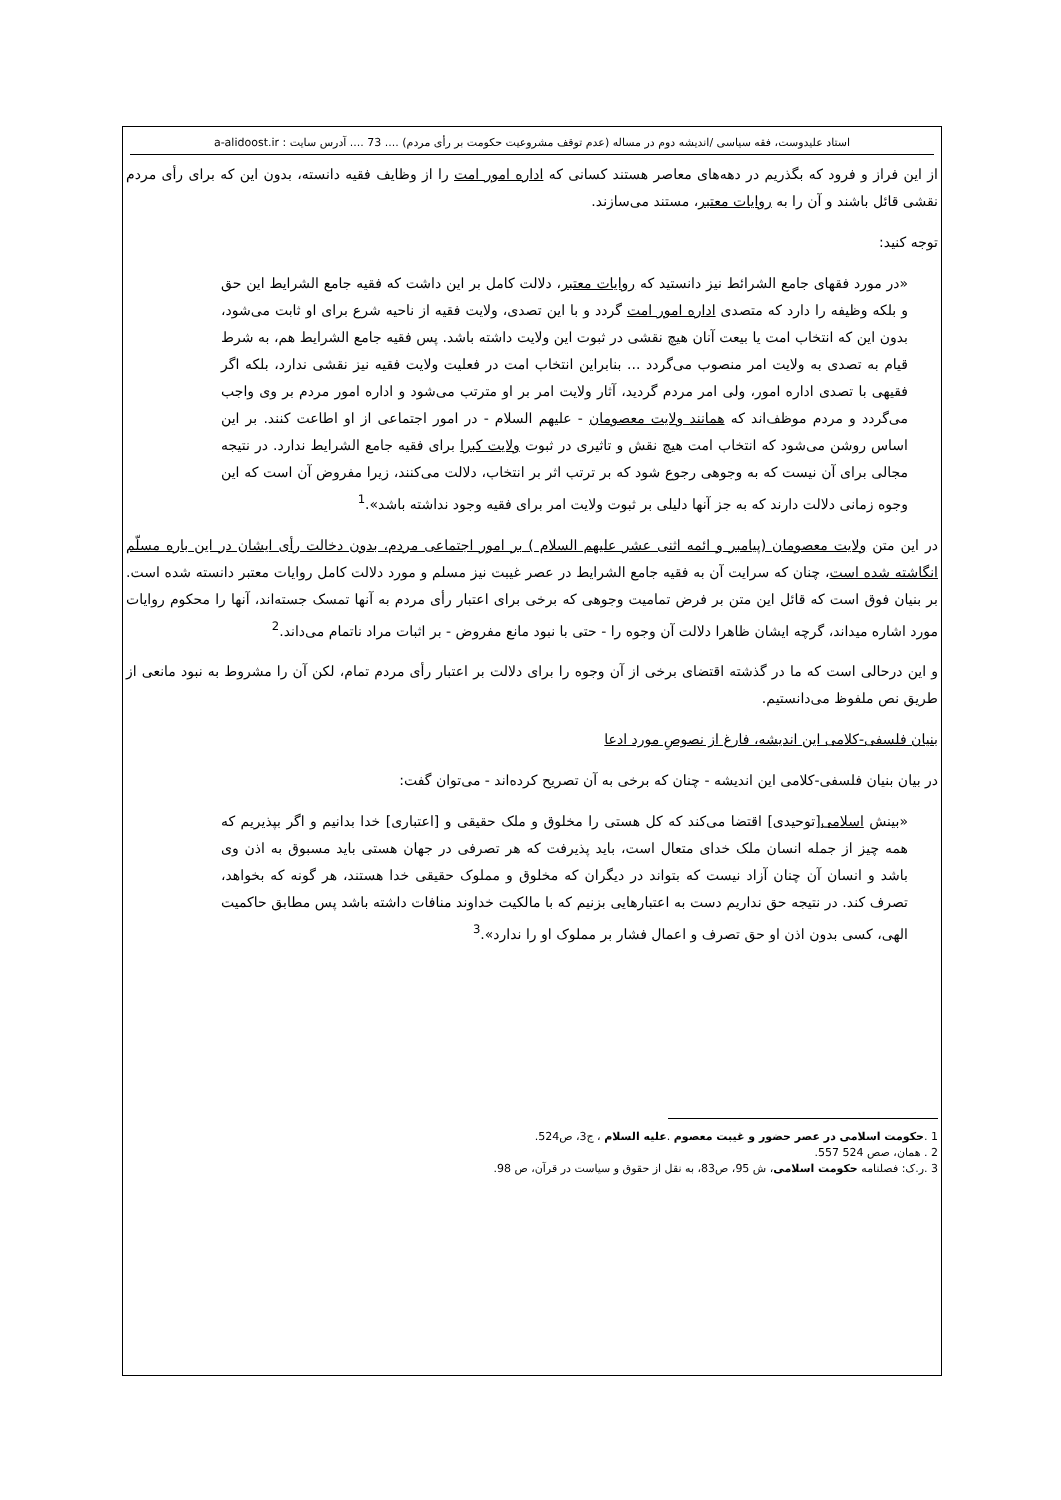استاد علیدوست، فقه سیاسی /اندیشه دوم در مساله (عدم توقف مشروعیت حکومت بر رأی مردم) .... 73 .... آدرس سایت : a-alidoost.ir
از این فراز و فرود که بگذریم در دهه‌های معاصر هستند کسانی که اداره امور امت را از وظایف فقیه دانسته، بدون این که برای رأی مردم نقشی قائل باشند و آن را به روایات معتبر، مستند می‌سازند.
توجه کنید:
«در مورد فقهای جامع الشرائط نیز دانستید که روایات معتبر، دلالت کامل بر این داشت که فقیه جامع الشرایط این حق و بلکه وظیفه را دارد که متصدی اداره امور امت گردد و با این تصدی، ولایت فقیه از ناحیه شرع برای او ثابت می‌شود، بدون این که انتخاب امت یا بیعت آنان هیچ نقشی در ثبوت این ولایت داشته باشد. پس فقیه جامع الشرایط هم، به شرط قیام به تصدی به ولایت امر منصوب می‌گردد ... بنابراین انتخاب امت در فعلیت ولایت فقیه نیز نقشی ندارد، بلکه اگر فقیهی با تصدی اداره امور، ولی امر مردم گردید، آثار ولایت امر بر او مترتب می‌شود و اداره امور مردم بر وی واجب می‌گردد و مردم موظف‌اند که همانند ولایت معصومان - علیهم السلام - در امور اجتماعی از او اطاعت کنند. بر این اساس روشن می‌شود که انتخاب امت هیچ نقش و تاثیری در ثبوت ولایت کبرا برای فقیه جامع الشرایط ندارد. در نتیجه مجالی برای آن نیست که به وجوهی رجوع شود که بر ترتب اثر بر انتخاب، دلالت می‌کنند، زیرا مفروض آن است که این وجوه زمانی دلالت دارند که به جز آنها دلیلی بر ثبوت ولایت امر برای فقیه وجود نداشته باشد».<sup>1</sup>
در این متن ولایت معصومان (پیامبر و ائمه اثنی عشر علیهم السلام ) بر امور اجتماعی مردم، بدون دخالت رأی ایشان در این باره مسلّم انگاشته شده است، چنان که سرایت آن به فقیه جامع الشرایط در عصر غیبت نیز مسلم و مورد دلالت کامل روایات معتبر دانسته شده است. بر بنیان فوق است که قائل این متن بر فرض تمامیت وجوهی که برخی برای اعتبار رأی مردم به آنها تمسک جسته‌اند، آنها را محکوم روایات مورد اشاره میداند، گرچه ایشان ظاهرا دلالت آن وجوه را - حتی با نبود مانع مفروض - بر اثبات مراد ناتمام می‌داند.<sup>2</sup>
و این درحالی است که ما در گذشته اقتضای برخی از آن وجوه را برای دلالت بر اعتبار رأی مردم تمام، لکن آن را مشروط به نبود مانعی از طریق نص ملفوظ می‌دانستیم.
بنیان فلسفی-کلامی این اندیشه، فارغ از نصوصِ مورد ادعا
در بیان بنیان فلسفی-کلامی این اندیشه - چنان که برخی به آن تصریح کرده‌اند - می‌توان گفت:
«بینش اسلامی[توحیدی] اقتضا می‌کند که کل هستی را مخلوق و ملک حقیقی و [اعتباری] خدا بدانیم و اگر بپذیریم که همه چیز از جمله انسان ملک خدای متعال است، باید پذیرفت که هر تصرفی در جهان هستی باید مسبوق به اذن وی باشد و انسان آن چنان آزاد نیست که بتواند در دیگران که مخلوق و مملوک حقیقی خدا هستند، هر گونه که بخواهد، تصرف کند. در نتیجه حق نداریم دست به اعتبارهایی بزنیم که با مالکیت خداوند منافات داشته باشد پس مطابق حاکمیت الهی، کسی بدون اذن او حق تصرف و اعمال فشار بر مملوک او را ندارد».<sup>3</sup>
1 .حکومت اسلامی در عصر حضور و غیبت معصوم .علیه السلام ، ج3، ص524.
2 . همان، صص 524 557.
3 .ر.ک: فصلنامه حکومت اسلامی، ش 95، ص83، به نقل از حقوق و سیاست در قرآن، ص 98.